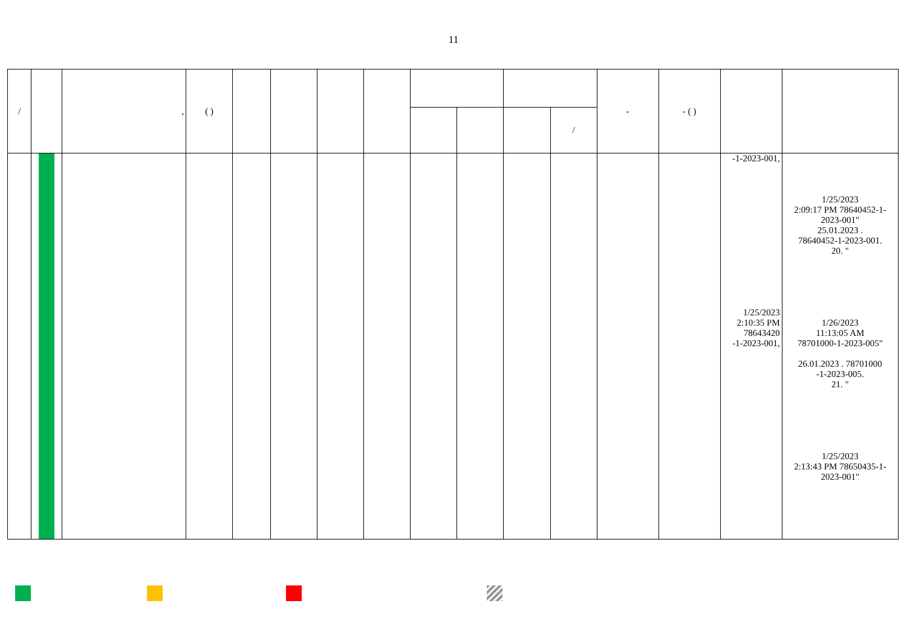11
| / | | , | ( ) | | | | | | | | | - | - ( ) | | |
| --- | --- | --- | --- | --- | --- | --- | --- | --- | --- | --- | --- | --- | --- | --- | --- |
| | | | | | | | | | | | / | | | | |
| | | | | | | | | | | | | | | -1-2023-001, 1/25/2023 2:10:35 PM 78643420 -1-2023-001, | 1/25/2023 2:09:17 PM 78640452-1-2023-001" 25.01.2023 . 78640452-1-2023-001. 20. " 1/26/2023 11:13:05 AM 78701000-1-2023-005" 26.01.2023 . 78701000 -1-2023-005. 21. " 1/25/2023 2:13:43 PM 78650435-1-2023-001" |